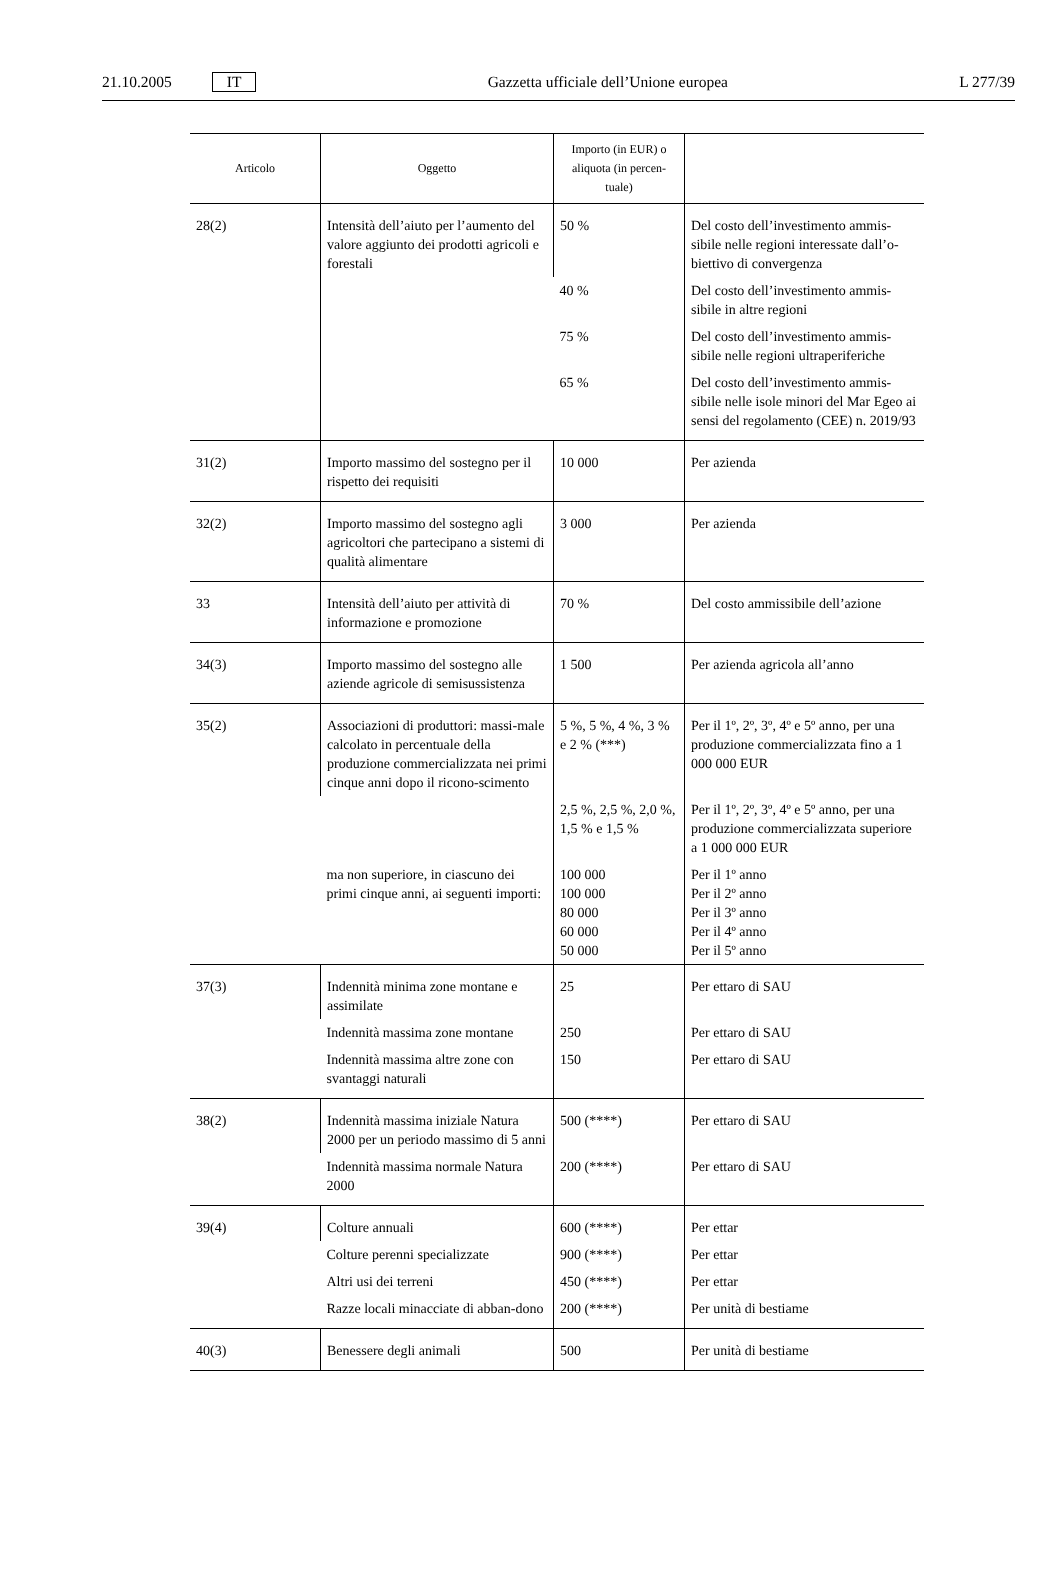21.10.2005 IT Gazzetta ufficiale dell’Unione europea L 277/39
| Articolo | Oggetto | Importo (in EUR) o aliquota (in percen-tuale) | |
| --- | --- | --- | --- |
| 28(2) | Intensità dell’aiuto per l’aumento del valore aggiunto dei prodotti agricoli e forestali | 50 % | Del costo dell’investimento ammis-sibile nelle regioni interessate dall’o-biettivo di convergenza |
| | | 40 % | Del costo dell’investimento ammis-sibile in altre regioni |
| | | 75 % | Del costo dell’investimento ammis-sibile nelle regioni ultraperiferiche |
| | | 65 % | Del costo dell’investimento ammis-sibile nelle isole minori del Mar Egeo ai sensi del regolamento (CEE) n. 2019/93 |
| 31(2) | Importo massimo del sostegno per il rispetto dei requisiti | 10 000 | Per azienda |
| 32(2) | Importo massimo del sostegno agli agricoltori che partecipano a sistemi di qualità alimentare | 3 000 | Per azienda |
| 33 | Intensità dell’aiuto per attività di informazione e promozione | 70 % | Del costo ammissibile dell’azione |
| 34(3) | Importo massimo del sostegno alle aziende agricole di semisussistenza | 1 500 | Per azienda agricola all’anno |
| 35(2) | Associazioni di produttori: massi-male calcolato in percentuale della produzione commercializzata nei primi cinque anni dopo il ricono-scimento | 5 %, 5 %, 4 %, 3 % e 2 % (***) | Per il 1º, 2º, 3º, 4º e 5º anno, per una produzione commercializzata fino a 1 000 000 EUR |
| | | 2,5 %, 2,5 %, 2,0 %, 1,5 % e 1,5 % | Per il 1º, 2º, 3º, 4º e 5º anno, per una produzione commercializzata superiore a 1 000 000 EUR |
| | ma non superiore, in ciascuno dei primi cinque anni, ai seguenti importi: | 100 000 100 000 80 000 60 000 50 000 | Per il 1º anno Per il 2º anno Per il 3º anno Per il 4º anno Per il 5º anno |
| 37(3) | Indennità minima zone montane e assimilate | 25 | Per ettaro di SAU |
| | Indennità massima zone montane | 250 | Per ettaro di SAU |
| | Indennità massima altre zone con svantaggi naturali | 150 | Per ettaro di SAU |
| 38(2) | Indennità massima iniziale Natura 2000 per un periodo massimo di 5 anni | 500 (****) | Per ettaro di SAU |
| | Indennità massima normale Natura 2000 | 200 (****) | Per ettaro di SAU |
| 39(4) | Colture annuali | 600 (****) | Per ettar |
| | Colture perenni specializzate | 900 (****) | Per ettar |
| | Altri usi dei terreni | 450 (****) | Per ettar |
| | Razze locali minacciate di abban-dono | 200 (****) | Per unità di bestiame |
| 40(3) | Benessere degli animali | 500 | Per unità di bestiame |